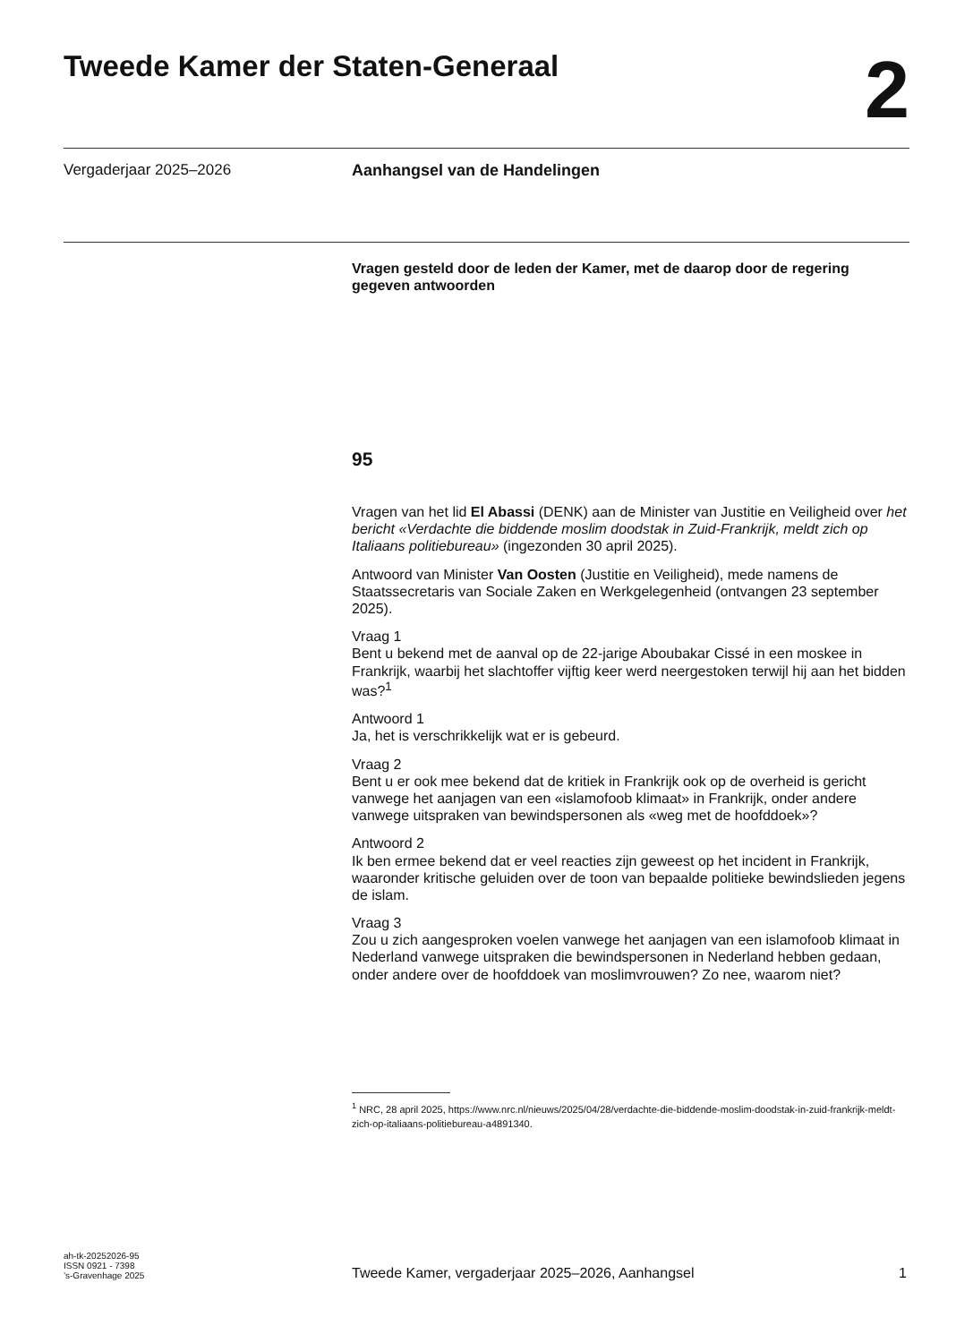Tweede Kamer der Staten-Generaal
2
Vergaderjaar 2025–2026 Aanhangsel van de Handelingen
Vragen gesteld door de leden der Kamer, met de daarop door de regering gegeven antwoorden
95
Vragen van het lid El Abassi (DENK) aan de Minister van Justitie en Veiligheid over het bericht «Verdachte die biddende moslim doodstak in Zuid-Frankrijk, meldt zich op Italiaans politiebureau» (ingezonden 30 april 2025).
Antwoord van Minister Van Oosten (Justitie en Veiligheid), mede namens de Staatssecretaris van Sociale Zaken en Werkgelegenheid (ontvangen 23 september 2025).
Vraag 1
Bent u bekend met de aanval op de 22-jarige Aboubakar Cissé in een moskee in Frankrijk, waarbij het slachtoffer vijftig keer werd neergestoken terwijl hij aan het bidden was?<sup>1</sup>
Antwoord 1
Ja, het is verschrikkelijk wat er is gebeurd.
Vraag 2
Bent u er ook mee bekend dat de kritiek in Frankrijk ook op de overheid is gericht vanwege het aanjagen van een «islamofoob klimaat» in Frankrijk, onder andere vanwege uitspraken van bewindspersonen als «weg met de hoofddoek»?
Antwoord 2
Ik ben ermee bekend dat er veel reacties zijn geweest op het incident in Frankrijk, waaronder kritische geluiden over de toon van bepaalde politieke bewindslieden jegens de islam.
Vraag 3
Zou u zich aangesproken voelen vanwege het aanjagen van een islamofoob klimaat in Nederland vanwege uitspraken die bewindspersonen in Nederland hebben gedaan, onder andere over de hoofddoek van moslimvrouwen? Zo nee, waarom niet?
<sup>1</sup> NRC, 28 april 2025, https://www.nrc.nl/nieuws/2025/04/28/verdachte-die-biddende-moslim-doodstak-in-zuid-frankrijk-meldt-zich-op-italiaans-politiebureau-a4891340.
ah-tk-20252026-95
ISSN 0921 - 7398
’s-Gravenhage 2025
Tweede Kamer, vergaderjaar 2025–2026, Aanhangsel 1